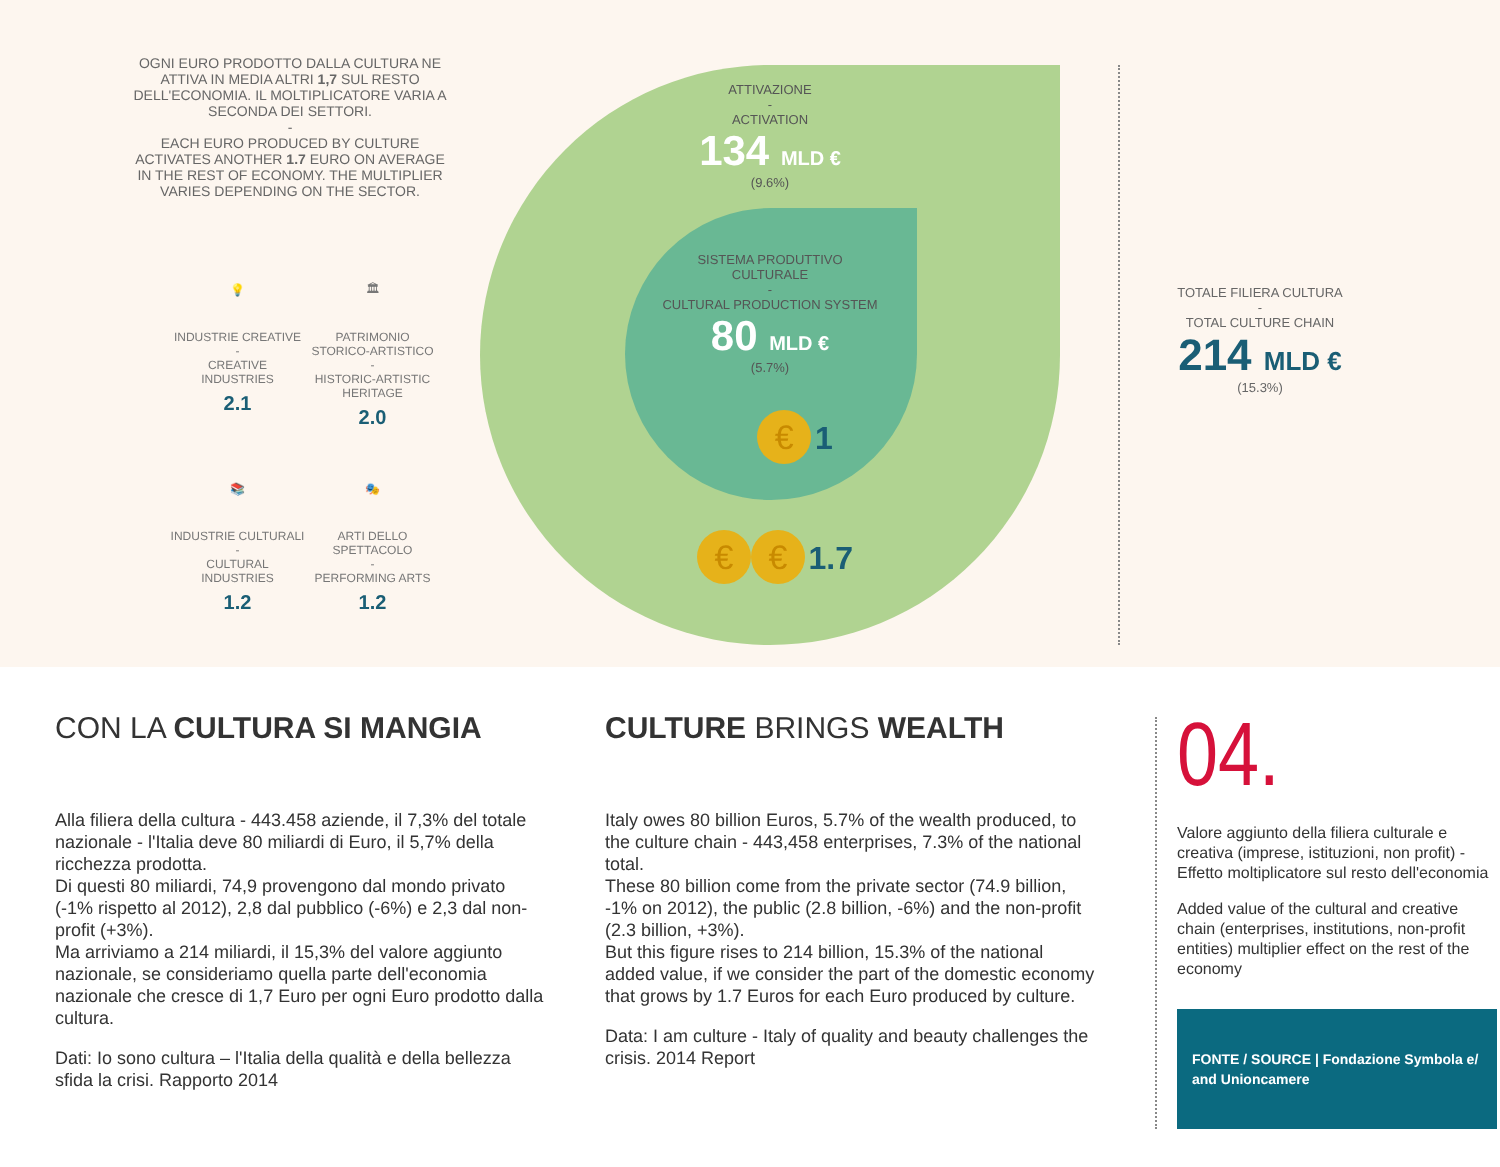OGNI EURO PRODOTTO DALLA CULTURA NE ATTIVA IN MEDIA ALTRI 1,7 SUL RESTO DELL'ECONOMIA. IL MOLTIPLICATORE VARIA A SECONDA DEI SETTORI.
-
EACH EURO PRODUCED BY CULTURE ACTIVATES ANOTHER 1.7 EURO ON AVERAGE IN THE REST OF ECONOMY. THE MULTIPLIER VARIES DEPENDING ON THE SECTOR.
💡
INDUSTRIE CREATIVE
-
CREATIVE INDUSTRIES
2.1
🏛
PATRIMONIO STORICO-ARTISTICO
-
HISTORIC-ARTISTIC HERITAGE
2.0
📚
INDUSTRIE CULTURALI
-
CULTURAL INDUSTRIES
1.2
🎭
ARTI DELLO SPETTACOLO
-
PERFORMING ARTS
1.2
ATTIVAZIONE
-
ACTIVATION
134 MLD €
(9.6%)
SISTEMA PRODUTTIVO CULTURALE
-
CULTURAL PRODUCTION SYSTEM
80 MLD €
(5.7%)
€ 1
€ € 1.7
TOTALE FILIERA CULTURA
-
TOTAL CULTURE CHAIN
214 MLD €
(15.3%)
CON LA CULTURA SI MANGIA
Alla filiera della cultura - 443.458 aziende, il 7,3% del totale nazionale - l'Italia deve 80 miliardi di Euro, il 5,7% della ricchezza prodotta.
Di questi 80 miliardi, 74,9 provengono dal mondo privato (-1% rispetto al 2012), 2,8 dal pubblico (-6%) e 2,3 dal non-profit (+3%).
Ma arriviamo a 214 miliardi, il 15,3% del valore aggiunto nazionale, se consideriamo quella parte dell'economia nazionale che cresce di 1,7 Euro per ogni Euro prodotto dalla cultura.
Dati: Io sono cultura – l'Italia della qualità e della bellezza sfida la crisi. Rapporto 2014
CULTURE BRINGS WEALTH
Italy owes 80 billion Euros, 5.7% of the wealth produced, to the culture chain - 443,458 enterprises, 7.3% of the national total.
These 80 billion come from the private sector (74.9 billion, -1% on 2012), the public (2.8 billion, -6%) and the non-profit (2.3 billion, +3%).
But this figure rises to 214 billion, 15.3% of the national added value, if we consider the part of the domestic economy that grows by 1.7 Euros for each Euro produced by culture.
Data: I am culture - Italy of quality and beauty challenges the crisis. 2014 Report
04.
Valore aggiunto della filiera culturale e creativa (imprese, istituzioni, non profit) - Effetto moltiplicatore sul resto dell'economia
Added value of the cultural and creative chain (enterprises, institutions, non-profit entities) multiplier effect on the rest of the economy
FONTE / SOURCE | Fondazione Symbola e/ and Unioncamere